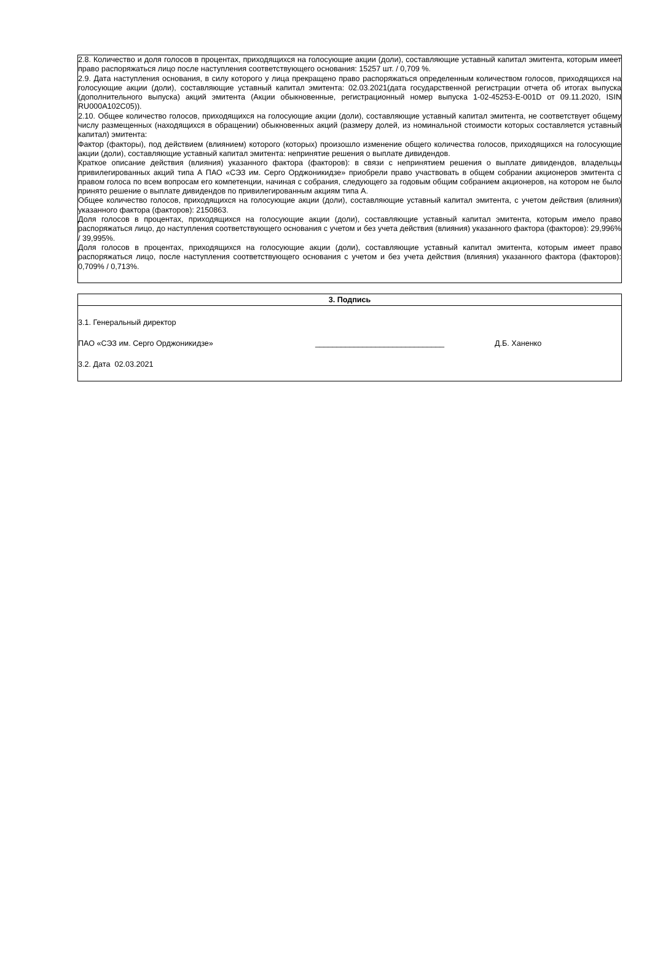2.8. Количество и доля голосов в процентах, приходящихся на голосующие акции (доли), составляющие уставный капитал эмитента, которым имеет право распоряжаться лицо после наступления соответствующего основания: 15257 шт. / 0,709 %.
2.9. Дата наступления основания, в силу которого у лица прекращено право распоряжаться определенным количеством голосов, приходящихся на голосующие акции (доли), составляющие уставный капитал эмитента: 02.03.2021(дата государственной регистрации отчета об итогах выпуска (дополнительного выпуска) акций эмитента (Акции обыкновенные, регистрационный номер выпуска 1-02-45253-E-001D от 09.11.2020, ISIN RU000A102C05)).
2.10. Общее количество голосов, приходящихся на голосующие акции (доли), составляющие уставный капитал эмитента, не соответствует общему числу размещенных (находящихся в обращении) обыкновенных акций (размеру долей, из номинальной стоимости которых составляется уставный капитал) эмитента:
Фактор (факторы), под действием (влиянием) которого (которых) произошло изменение общего количества голосов, приходящихся на голосующие акции (доли), составляющие уставный капитал эмитента: непринятие решения о выплате дивидендов.
Краткое описание действия (влияния) указанного фактора (факторов): в связи с непринятием решения о выплате дивидендов, владельцы привилегированных акций типа А ПАО «СЭЗ им. Серго Орджоникидзе» приобрели право участвовать в общем собрании акционеров эмитента с правом голоса по всем вопросам его компетенции, начиная с собрания, следующего за годовым общим собранием акционеров, на котором не было принято решение о выплате дивидендов по привилегированным акциям типа А.
Общее количество голосов, приходящихся на голосующие акции (доли), составляющие уставный капитал эмитента, с учетом действия (влияния) указанного фактора (факторов): 2150863.
Доля голосов в процентах, приходящихся на голосующие акции (доли), составляющие уставный капитал эмитента, которым имело право распоряжаться лицо, до наступления соответствующего основания с учетом и без учета действия (влияния) указанного фактора (факторов): 29,996% / 39,995%.
Доля голосов в процентах, приходящихся на голосующие акции (доли), составляющие уставный капитал эмитента, которым имеет право распоряжаться лицо, после наступления соответствующего основания с учетом и без учета действия (влияния) указанного фактора (факторов): 0,709% / 0,713%.
3. Подпись
3.1. Генеральный директор
ПАО «СЭЗ им. Серго Орджоникидзе» ______________________________ Д.Б. Ханенко
3.2. Дата 02.03.2021